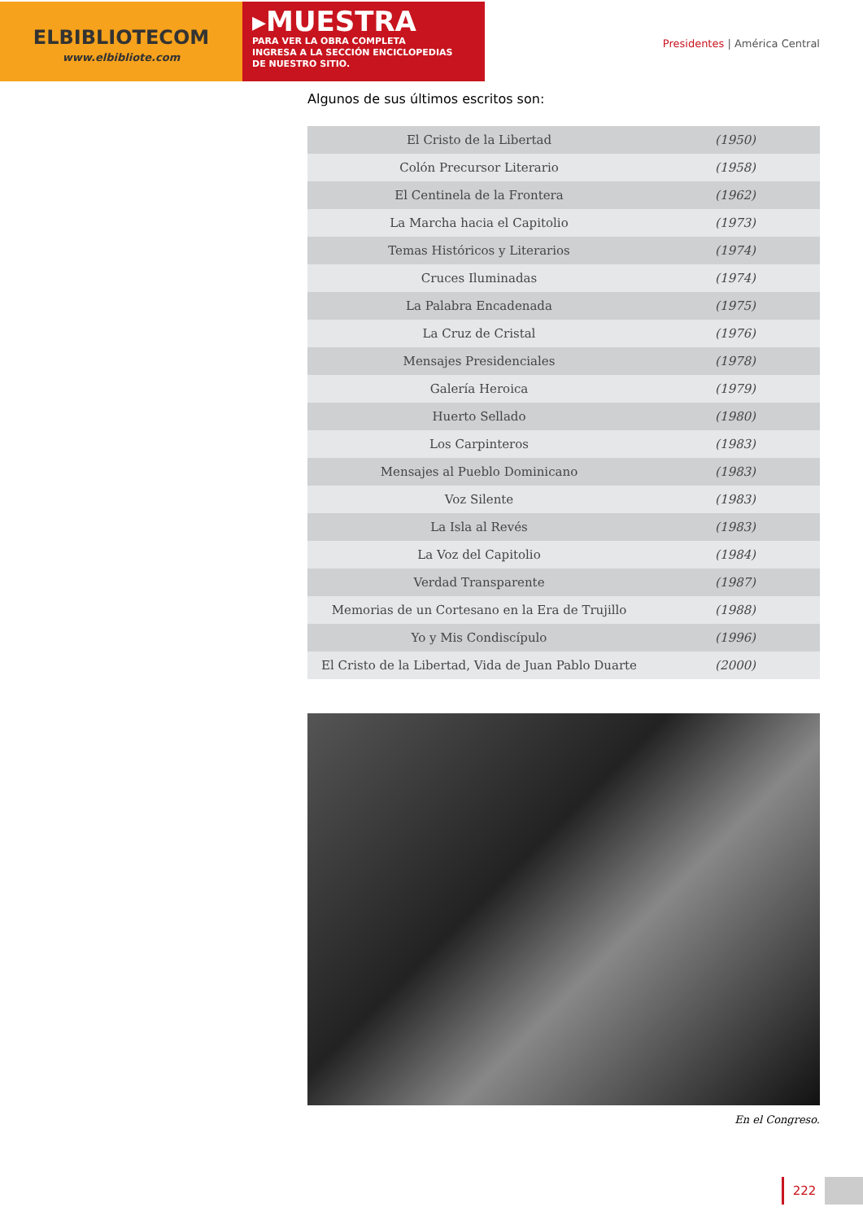ELBIBLIOTECOM
www.elbibliote.com
▸MUESTRA
PARA VER LA OBRA COMPLETA
INGRESA A LA SECCIÓN ENCICLOPEDIAS
DE NUESTRO SITIO.
Presidentes | América Central
Algunos de sus últimos escritos son:
| El Cristo de la Libertad | (1950) |
| Colón Precursor Literario | (1958) |
| El Centinela de la Frontera | (1962) |
| La Marcha hacia el Capitolio | (1973) |
| Temas Históricos y Literarios | (1974) |
| Cruces Iluminadas | (1974) |
| La Palabra Encadenada | (1975) |
| La Cruz de Cristal | (1976) |
| Mensajes Presidenciales | (1978) |
| Galería Heroica | (1979) |
| Huerto Sellado | (1980) |
| Los Carpinteros | (1983) |
| Mensajes al Pueblo Dominicano | (1983) |
| Voz Silente | (1983) |
| La Isla al Revés | (1983) |
| La Voz del Capitolio | (1984) |
| Verdad Transparente | (1987) |
| Memorias de un Cortesano en la Era de Trujillo | (1988) |
| Yo y Mis Condiscípulo | (1996) |
| El Cristo de la Libertad, Vida de Juan Pablo Duarte | (2000) |
En el Congreso.
222